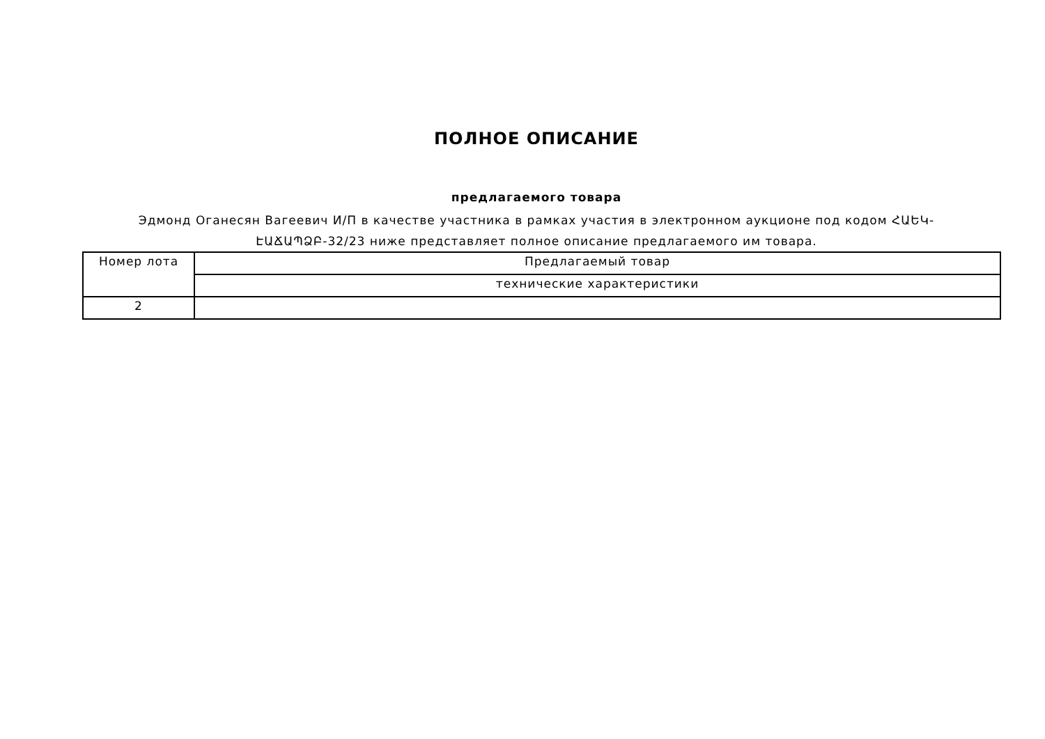ПОЛНОЕ ОПИСАНИЕ
предлагаемого товара
Эдмонд Оганесян Вагеевич И/П в качестве участника в рамках участия в электронном аукционе под кодом ՀԱԵԿ-ԷԱՃԱՊՁԲ-32/23 ниже представляет полное описание предлагаемого им товара.
| Номер лота | Предлагаемый товар |
| --- | --- |
| | технические характеристики |
| 2 | |